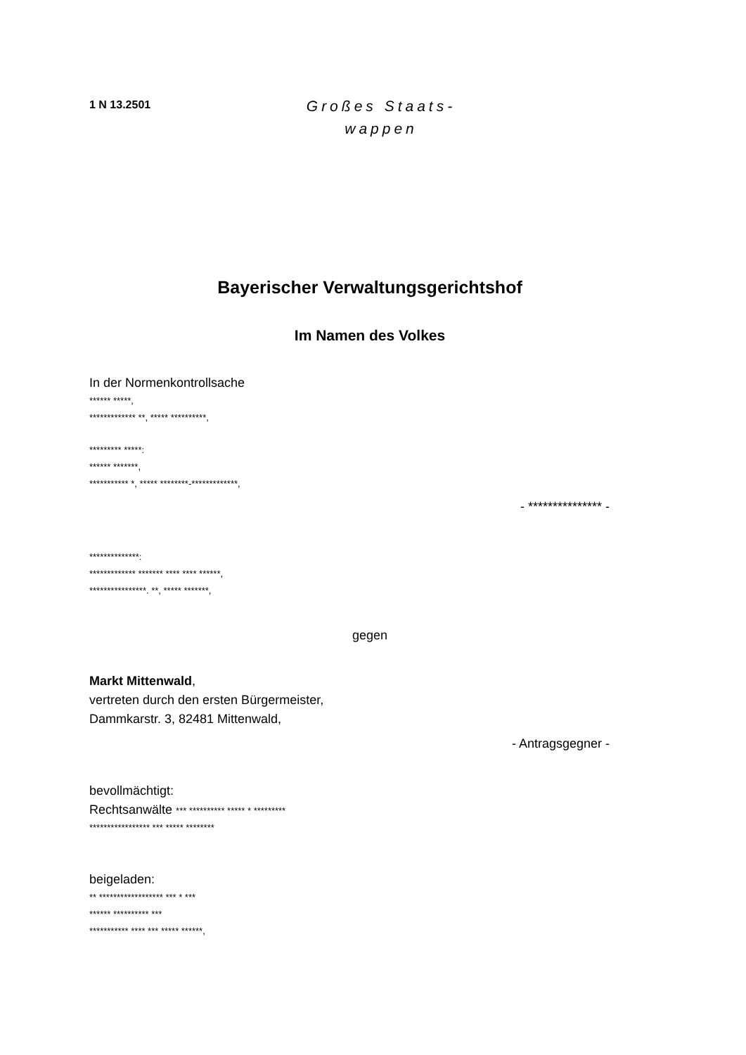1 N 13.2501
Großes Staats-
wappen
Bayerischer Verwaltungsgerichtshof
Im Namen des Volkes
In der Normenkontrollsache
****** *****,
************* **, ***** **********,
********* *****:
****** *******,
*********** *, ***** ********-*************,
- *************** -
**************:
************* ******* **** **** ******,
****************. **, ***** *******,
gegen
Markt Mittenwald,
vertreten durch den ersten Bürgermeister,
Dammkarstr. 3, 82481 Mittenwald,
- Antragsgegner -
bevollmächtigt:
Rechtsanwälte *** ********** ***** * *********
***************** *** ***** ********
beigeladen:
** ****************** *** * ***
****** ********** ***
*********** **** *** ***** ******,